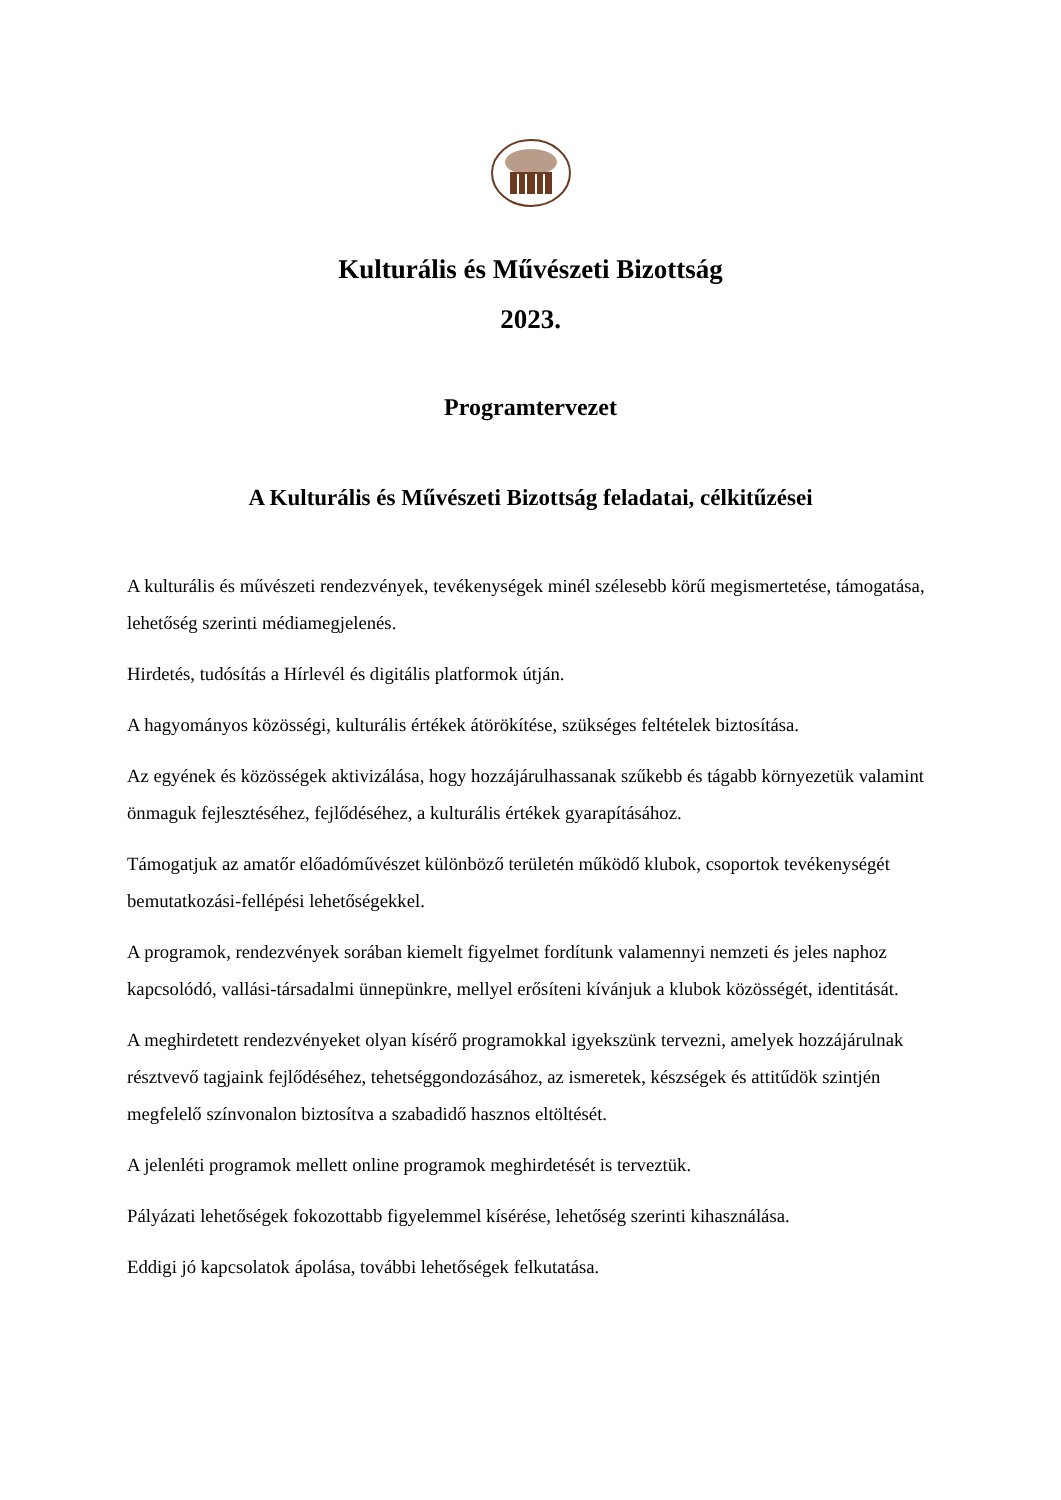Kulturális és Művészeti Bizottság
2023.
Programtervezet
A Kulturális és Művészeti Bizottság feladatai, célkitűzései
A kulturális és művészeti rendezvények, tevékenységek minél szélesebb körű megismertetése, támogatása, lehetőség szerinti médiamegjelenés.
Hirdetés, tudósítás a Hírlevél és digitális platformok útján.
A hagyományos közösségi, kulturális értékek átörökítése, szükséges feltételek biztosítása.
Az egyének és közösségek aktivizálása, hogy hozzájárulhassanak szűkebb és tágabb környezetük valamint önmaguk fejlesztéséhez, fejlődéséhez, a kulturális értékek gyarapításához.
Támogatjuk az amatőr előadóművészet különböző területén működő klubok, csoportok tevékenységét bemutatkozási-fellépési lehetőségekkel.
A programok, rendezvények sorában kiemelt figyelmet fordítunk valamennyi nemzeti és jeles naphoz kapcsolódó, vallási-társadalmi ünnepünkre, mellyel erősíteni kívánjuk a klubok közösségét, identitását.
A meghirdetett rendezvényeket olyan kísérő programokkal igyekszünk tervezni, amelyek hozzájárulnak résztvevő tagjaink fejlődéséhez, tehetséggondozásához, az ismeretek, készségek és attitűdök szintjén megfelelő színvonalon biztosítva a szabadidő hasznos eltöltését.
A jelenléti programok mellett online programok meghirdetését is terveztük.
Pályázati lehetőségek fokozottabb figyelemmel kísérése, lehetőség szerinti kihasználása.
Eddigi jó kapcsolatok ápolása, további lehetőségek felkutatása.